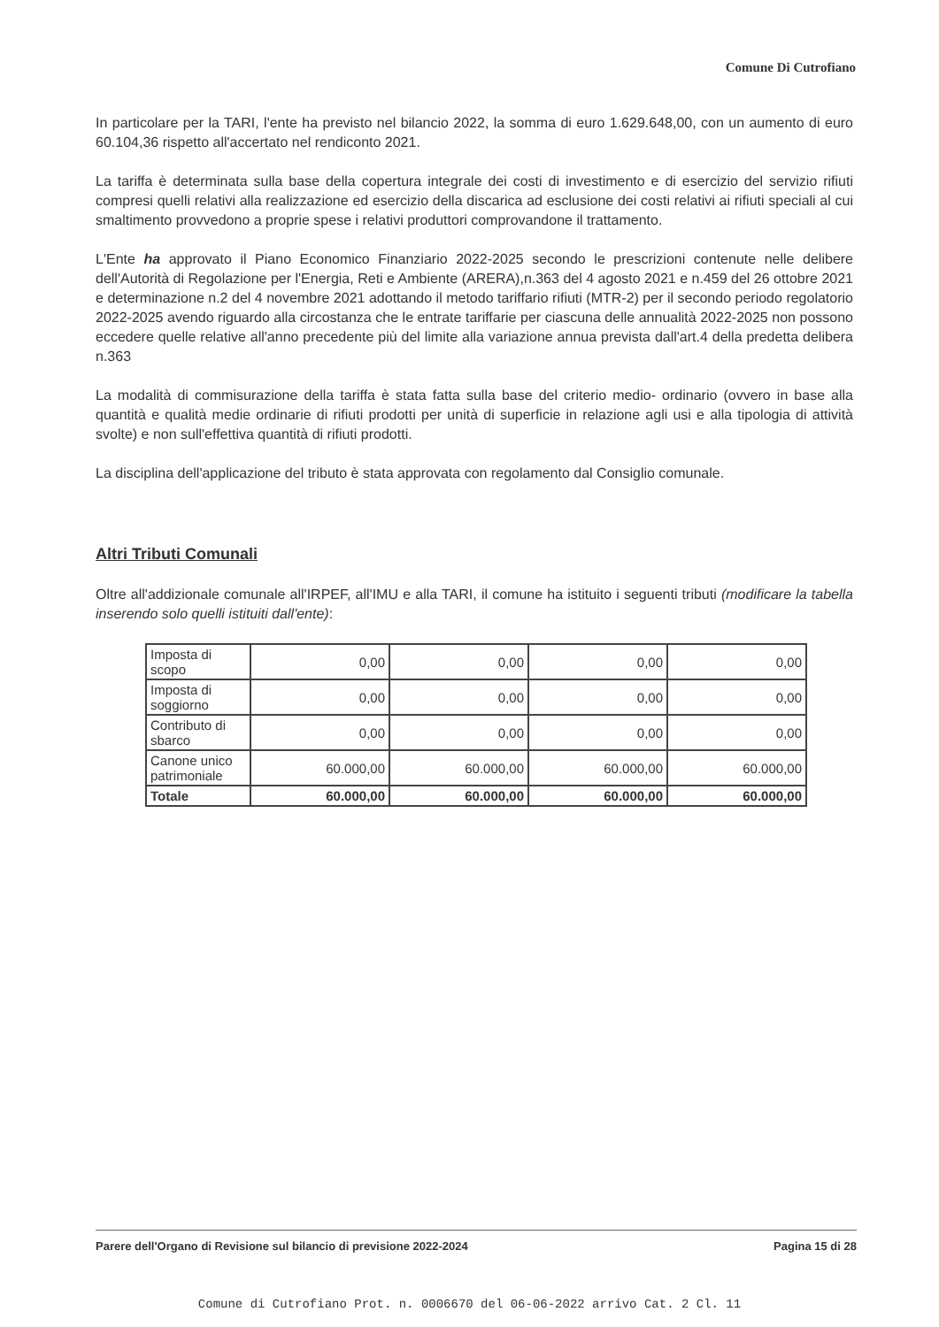Comune Di Cutrofiano
In particolare per la TARI, l'ente ha previsto nel bilancio 2022, la somma di euro 1.629.648,00, con un aumento di euro 60.104,36 rispetto all'accertato nel rendiconto 2021.
La tariffa è determinata sulla base della copertura integrale dei costi di investimento e di esercizio del servizio rifiuti compresi quelli relativi alla realizzazione ed esercizio della discarica ad esclusione dei costi relativi ai rifiuti speciali al cui smaltimento provvedono a proprie spese i relativi produttori comprovandone il trattamento.
L'Ente ha approvato il Piano Economico Finanziario 2022-2025 secondo le prescrizioni contenute nelle delibere dell'Autorità di Regolazione per l'Energia, Reti e Ambiente (ARERA),n.363 del 4 agosto 2021 e n.459 del 26 ottobre 2021 e determinazione n.2 del 4 novembre 2021 adottando il metodo tariffario rifiuti (MTR-2) per il secondo periodo regolatorio 2022-2025 avendo riguardo alla circostanza che le entrate tariffarie per ciascuna delle annualità 2022-2025 non possono eccedere quelle relative all'anno precedente più del limite alla variazione annua prevista dall'art.4 della predetta delibera n.363
La modalità di commisurazione della tariffa è stata fatta sulla base del criterio medio- ordinario (ovvero in base alla quantità e qualità medie ordinarie di rifiuti prodotti per unità di superficie in relazione agli usi e alla tipologia di attività svolte) e non sull'effettiva quantità di rifiuti prodotti.
La disciplina dell'applicazione del tributo è stata approvata con regolamento dal Consiglio comunale.
Altri Tributi Comunali
Oltre all'addizionale comunale all'IRPEF, all'IMU e alla TARI, il comune ha istituito i seguenti tributi (modificare la tabella inserendo solo quelli istituiti dall'ente):
| Imposta di scopo | 0,00 | 0,00 | 0,00 | 0,00 |
| Imposta di soggiorno | 0,00 | 0,00 | 0,00 | 0,00 |
| Contributo di sbarco | 0,00 | 0,00 | 0,00 | 0,00 |
| Canone unico patrimoniale | 60.000,00 | 60.000,00 | 60.000,00 | 60.000,00 |
| Totale | 60.000,00 | 60.000,00 | 60.000,00 | 60.000,00 |
Parere dell'Organo di Revisione sul bilancio di previsione 2022-2024 Pagina 15 di 28
Comune di Cutrofiano Prot. n. 0006670 del 06-06-2022 arrivo Cat. 2 Cl. 11